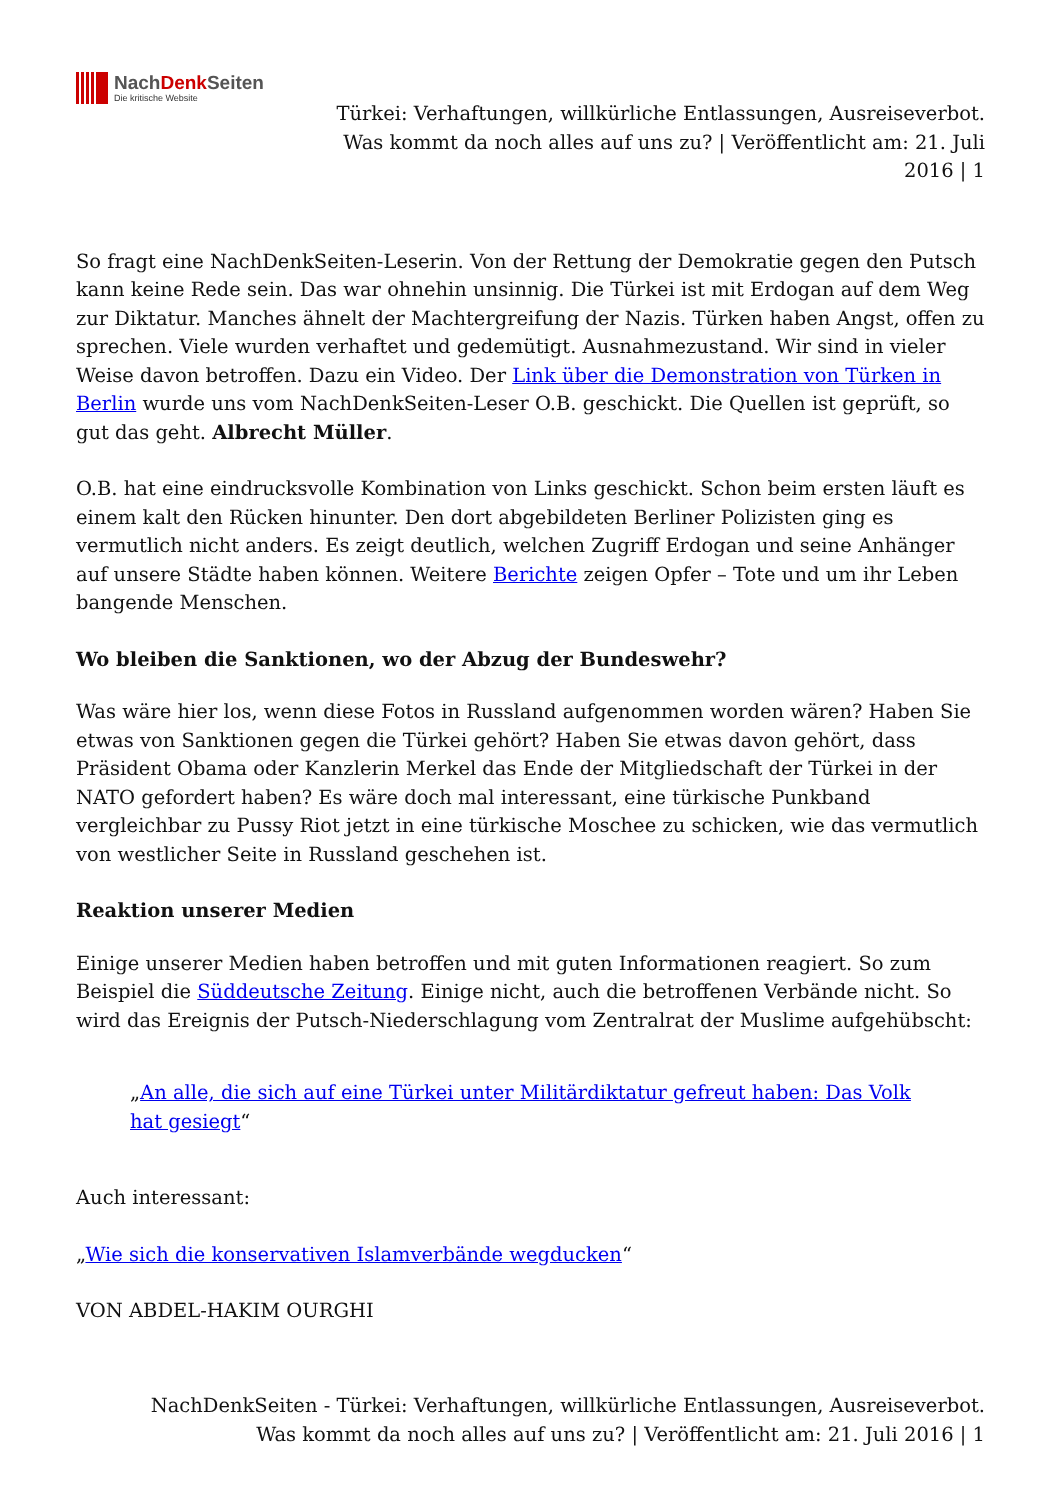NachDenk Seiten
Die kritische Website
Türkei: Verhaftungen, willkürliche Entlassungen, Ausreiseverbot. Was kommt da noch alles auf uns zu? | Veröffentlicht am: 21. Juli 2016 | 1
So fragt eine NachDenkSeiten-Leserin. Von der Rettung der Demokratie gegen den Putsch kann keine Rede sein. Das war ohnehin unsinnig. Die Türkei ist mit Erdogan auf dem Weg zur Diktatur. Manches ähnelt der Machtergreifung der Nazis. Türken haben Angst, offen zu sprechen. Viele wurden verhaftet und gedemütigt. Ausnahmezustand. Wir sind in vieler Weise davon betroffen. Dazu ein Video. Der Link über die Demonstration von Türken in Berlin wurde uns vom NachDenkSeiten-Leser O.B. geschickt. Die Quellen ist geprüft, so gut das geht. Albrecht Müller.
O.B. hat eine eindrucksvolle Kombination von Links geschickt. Schon beim ersten läuft es einem kalt den Rücken hinunter. Den dort abgebildeten Berliner Polizisten ging es vermutlich nicht anders. Es zeigt deutlich, welchen Zugriff Erdogan und seine Anhänger auf unsere Städte haben können. Weitere Berichte zeigen Opfer – Tote und um ihr Leben bangende Menschen.
Wo bleiben die Sanktionen, wo der Abzug der Bundeswehr?
Was wäre hier los, wenn diese Fotos in Russland aufgenommen worden wären? Haben Sie etwas von Sanktionen gegen die Türkei gehört? Haben Sie etwas davon gehört, dass Präsident Obama oder Kanzlerin Merkel das Ende der Mitgliedschaft der Türkei in der NATO gefordert haben? Es wäre doch mal interessant, eine türkische Punkband vergleichbar zu Pussy Riot jetzt in eine türkische Moschee zu schicken, wie das vermutlich von westlicher Seite in Russland geschehen ist.
Reaktion unserer Medien
Einige unserer Medien haben betroffen und mit guten Informationen reagiert. So zum Beispiel die Süddeutsche Zeitung. Einige nicht, auch die betroffenen Verbände nicht. So wird das Ereignis der Putsch-Niederschlagung vom Zentralrat der Muslime aufgehübscht:
„An alle, die sich auf eine Türkei unter Militärdiktatur gefreut haben: Das Volk hat gesiegt“
Auch interessant:
„Wie sich die konservativen Islamverbände wegducken“
VON ABDEL-HAKIM OURGHI
NachDenkSeiten - Türkei: Verhaftungen, willkürliche Entlassungen, Ausreiseverbot. Was kommt da noch alles auf uns zu? | Veröffentlicht am: 21. Juli 2016 | 1